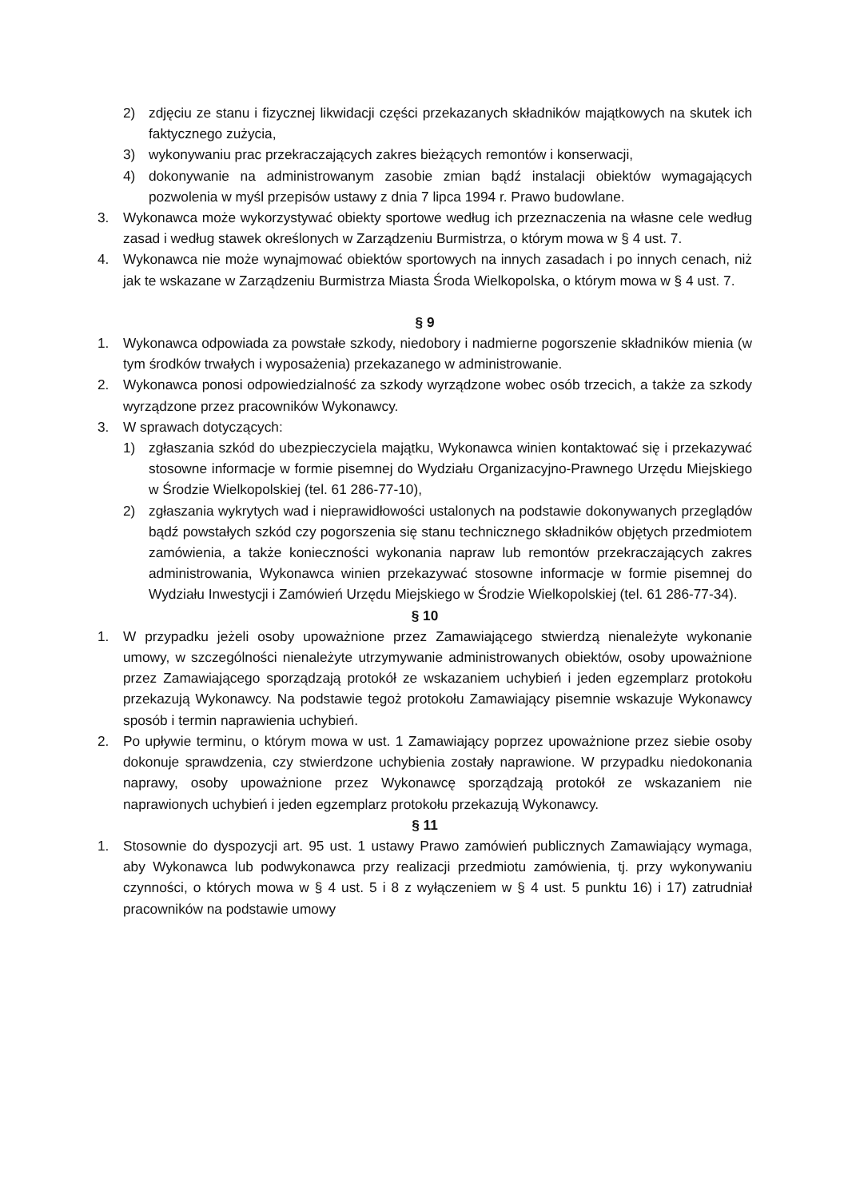2) zdjęciu ze stanu i fizycznej likwidacji części przekazanych składników majątkowych na skutek ich faktycznego zużycia,
3) wykonywaniu prac przekraczających zakres bieżących remontów i konserwacji,
4) dokonywanie na administrowanym zasobie zmian bądź instalacji obiektów wymagających pozwolenia w myśl przepisów ustawy z dnia 7 lipca 1994 r. Prawo budowlane.
3. Wykonawca może wykorzystywać obiekty sportowe według ich przeznaczenia na własne cele według zasad i według stawek określonych w Zarządzeniu Burmistrza, o którym mowa w § 4 ust. 7.
4. Wykonawca nie może wynajmować obiektów sportowych na innych zasadach i po innych cenach, niż jak te wskazane w Zarządzeniu Burmistrza Miasta Środa Wielkopolska, o którym mowa w § 4 ust. 7.
§ 9
1. Wykonawca odpowiada za powstałe szkody, niedobory i nadmierne pogorszenie składników mienia (w tym środków trwałych i wyposażenia) przekazanego w administrowanie.
2. Wykonawca ponosi odpowiedzialność za szkody wyrządzone wobec osób trzecich, a także za szkody wyrządzone przez pracowników Wykonawcy.
3. W sprawach dotyczących:
1) zgłaszania szkód do ubezpieczyciela majątku, Wykonawca winien kontaktować się i przekazywać stosowne informacje w formie pisemnej do Wydziału Organizacyjno-Prawnego Urzędu Miejskiego w Środzie Wielkopolskiej (tel. 61 286-77-10),
2) zgłaszania wykrytych wad i nieprawidłowości ustalonych na podstawie dokonywanych przeglądów bądź powstałych szkód czy pogorszenia się stanu technicznego składników objętych przedmiotem zamówienia, a także konieczności wykonania napraw lub remontów przekraczających zakres administrowania, Wykonawca winien przekazywać stosowne informacje w formie pisemnej do Wydziału Inwestycji i Zamówień Urzędu Miejskiego w Środzie Wielkopolskiej (tel. 61 286-77-34).
§ 10
1. W przypadku jeżeli osoby upoważnione przez Zamawiającego stwierdzą nienależyte wykonanie umowy, w szczególności nienależyte utrzymywanie administrowanych obiektów, osoby upoważnione przez Zamawiającego sporządzają protokół ze wskazaniem uchybień i jeden egzemplarz protokołu przekazują Wykonawcy. Na podstawie tegoż protokołu Zamawiający pisemnie wskazuje Wykonawcy sposób i termin naprawienia uchybień.
2. Po upływie terminu, o którym mowa w ust. 1 Zamawiający poprzez upoważnione przez siebie osoby dokonuje sprawdzenia, czy stwierdzone uchybienia zostały naprawione. W przypadku niedokonania naprawy, osoby upoważnione przez Wykonawcę sporządzają protokół ze wskazaniem nie naprawionych uchybień i jeden egzemplarz protokołu przekazują Wykonawcy.
§ 11
1. Stosownie do dyspozycji art. 95 ust. 1 ustawy Prawo zamówień publicznych Zamawiający wymaga, aby Wykonawca lub podwykonawca przy realizacji przedmiotu zamówienia, tj. przy wykonywaniu czynności, o których mowa w § 4 ust. 5 i 8 z wyłączeniem w § 4 ust. 5 punktu 16) i 17) zatrudniał pracowników na podstawie umowy